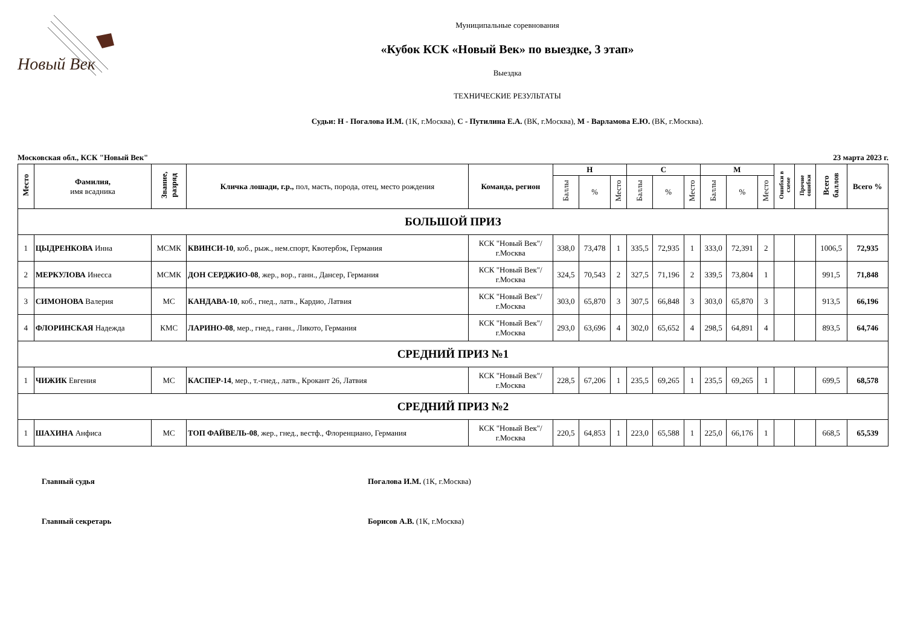Новый Век
Муниципальные соревнования
«Кубок КСК «Новый Век» по выездке, 3 этап»
Выездка
ТЕХНИЧЕСКИЕ РЕЗУЛЬТАТЫ
Судьи: Н - Погалова И.М. (1К, г.Москва), С - Путилина Е.А. (ВК, г.Москва), М - Варламова Е.Ю. (ВК, г.Москва).
Московская обл., КСК "Новый Век" 23 марта 2023 г.
| Место | Фамилия, имя всадника | Звание, разряд | Кличка лошади, г.р., пол, масть, порода, отец, место рождения | Команда, регион | Н | | | С | | | М | | | Ошибки в схеме | Прочие ошибки | Всего баллов | Всего % |
| --- | --- | --- | --- | --- | --- | --- | --- | --- | --- | --- | --- | --- | --- | --- | --- | --- | --- |
| | | | | | Баллы | % | Место | Баллы | % | Место | Баллы | % | Место | | | | |
| БОЛЬШОЙ ПРИЗ | | | | | | | | | | | | | | | | | |
| 1 | ЦЫДРЕНКОВА Инна | МСМК | КВИНСИ-10 , коб., рыж., нем.спорт, Квотербэк, Германия | КСК "Новый Век"/ г.Москва | 338,0 | 73,478 | 1 | 335,5 | 72,935 | 1 | 333,0 | 72,391 | 2 | | | 1006,5 | 72,935 |
| 2 | МЕРКУЛОВА Инесса | МСМК | ДОН СЕРДЖИО-08 , жер., вор., ганн., Дансер, Германия | КСК "Новый Век"/ г.Москва | 324,5 | 70,543 | 2 | 327,5 | 71,196 | 2 | 339,5 | 73,804 | 1 | | | 991,5 | 71,848 |
| 3 | СИМОНОВА Валерия | МС | КАНДАВА-10 , коб., гнед., латв., Кардио, Латвия | КСК "Новый Век"/ г.Москва | 303,0 | 65,870 | 3 | 307,5 | 66,848 | 3 | 303,0 | 65,870 | 3 | | | 913,5 | 66,196 |
| 4 | ФЛОРИНСКАЯ Надежда | КМС | ЛАРИНО-08 , мер., гнед., ганн., Ликото, Германия | КСК "Новый Век"/ г.Москва | 293,0 | 63,696 | 4 | 302,0 | 65,652 | 4 | 298,5 | 64,891 | 4 | | | 893,5 | 64,746 |
| СРЕДНИЙ ПРИЗ №1 | | | | | | | | | | | | | | | | | |
| 1 | ЧИЖИК Евгения | МС | КАСПЕР-14 , мер., т.-гнед., латв., Крокант 26, Латвия | КСК "Новый Век"/ г.Москва | 228,5 | 67,206 | 1 | 235,5 | 69,265 | 1 | 235,5 | 69,265 | 1 | | | 699,5 | 68,578 |
| СРЕДНИЙ ПРИЗ №2 | | | | | | | | | | | | | | | | | |
| 1 | ШАХИНА Анфиса | МС | ТОП ФАЙВЕЛЬ-08 , жер., гнед., вестф., Флоренциано, Германия | КСК "Новый Век"/ г.Москва | 220,5 | 64,853 | 1 | 223,0 | 65,588 | 1 | 225,0 | 66,176 | 1 | | | 668,5 | 65,539 |
Главный судья Погалова И.М. (1К, г.Москва)
Главный секретарь Борисов А.В. (1К, г.Москва)